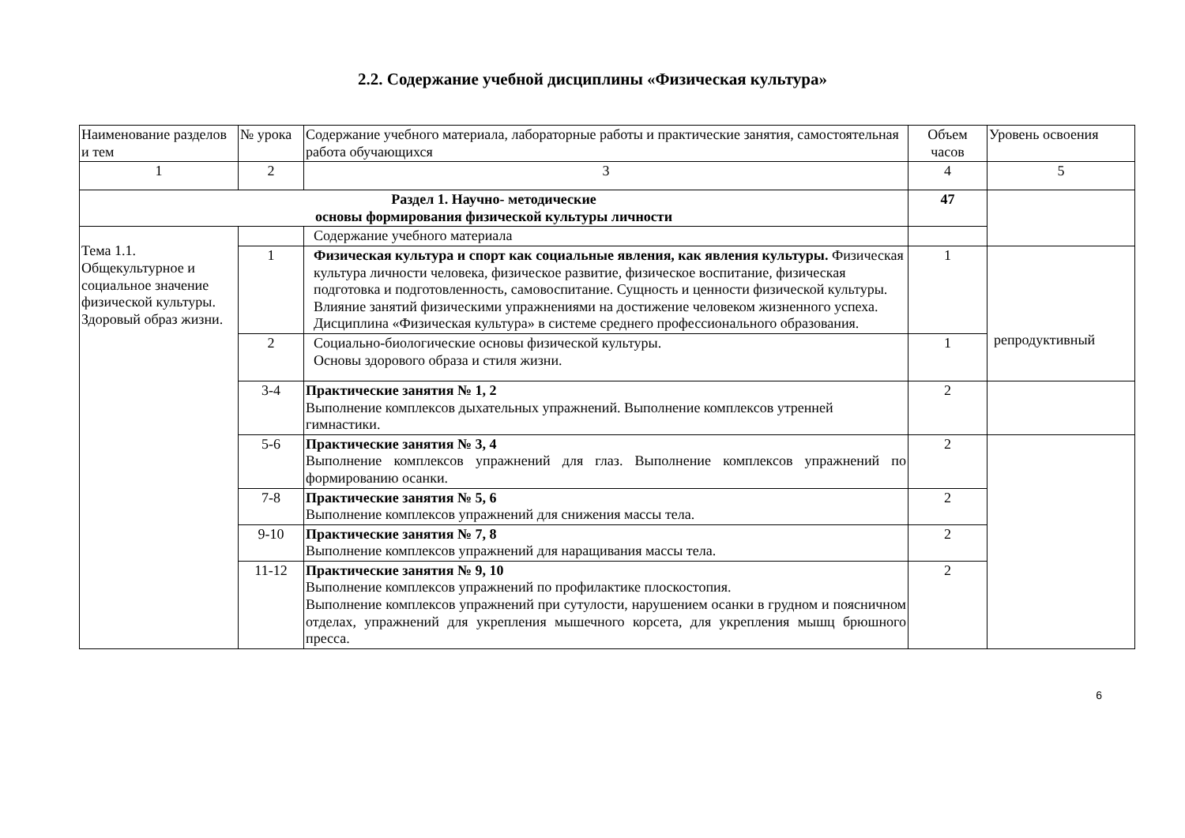2.2. Содержание учебной дисциплины «Физическая культура»
| Наименование разделов и тем | № урока | Содержание учебного материала, лабораторные работы и практические занятия, самостоятельная работа обучающихся | Объем часов | Уровень освоения |
| 1 | 2 | 3 | 4 | 5 |
| Раздел 1. Научно- методические основы формирования физической культуры личности | | | 47 | |
| Тема 1.1. Общекультурное и социальное значение физической культуры. Здоровый образ жизни. | | Содержание учебного материала | | |
| | 1 | Физическая культура и спорт как социальные явления, как явления культуры. Физическая культура личности человека, физическое развитие, физическое воспитание, физическая подготовка и подготовленность, самовоспитание. Сущность и ценности физической культуры. Влияние занятий физическими упражнениями на достижение человеком жизненного успеха. Дисциплина «Физическая культура» в системе среднего профессионального образования. | 1 | репродуктивный |
| | 2 | Социально-биологические основы физической культуры. Основы здорового образа и стиля жизни. | 1 | |
| | 3-4 | Практические занятия № 1, 2 Выполнение комплексов дыхательных упражнений. Выполнение комплексов утренней гимнастики. | 2 | |
| | 5-6 | Практические занятия № 3, 4 Выполнение комплексов упражнений для глаз. Выполнение комплексов упражнений по формированию осанки. | 2 | |
| | 7-8 | Практические занятия № 5, 6 Выполнение комплексов упражнений для снижения массы тела. | 2 | |
| | 9-10 | Практические занятия № 7, 8 Выполнение комплексов упражнений для наращивания массы тела. | 2 | |
| | 11-12 | Практические занятия № 9, 10 Выполнение комплексов упражнений по профилактике плоскостопия. Выполнение комплексов упражнений при сутулости, нарушением осанки в грудном и поясничном отделах, упражнений для укрепления мышечного корсета, для укрепления мышц брюшного пресса. | 2 | |
6